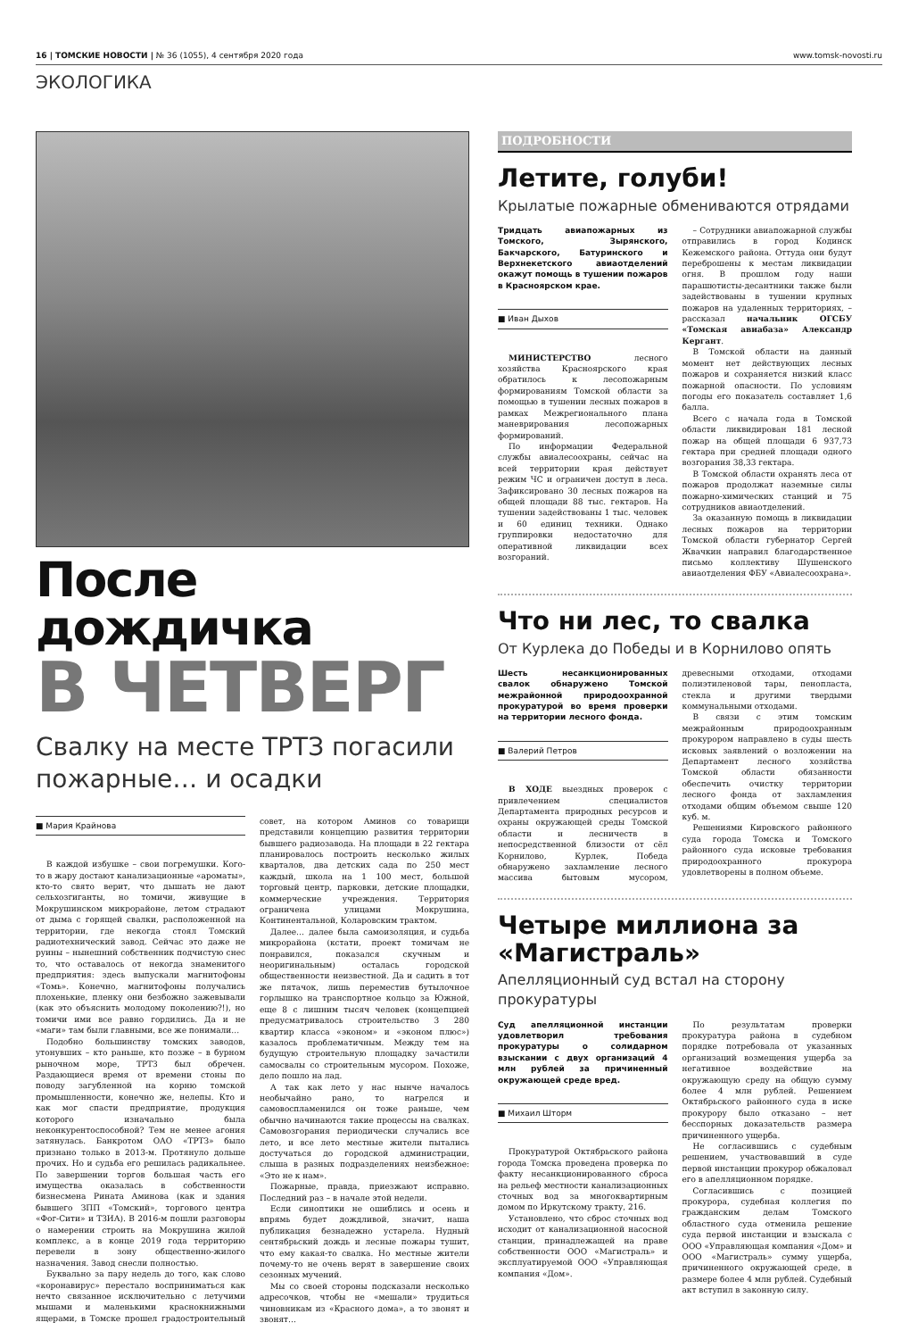16 | ТОМСКИЕ НОВОСТИ | № 36 (1055), 4 сентября 2020 года www.tomsk-novosti.ru
ЭКОЛОГИКА
После дождичка
В ЧЕТВЕРГ
Свалку на месте ТРТЗ погасили пожарные… и осадки
■ Мария Крайнова
В каждой избушке – свои погремушки. Кого-то в жару достают канализационные «ароматы», кто-то свято верит, что дышать не дают сельхозгиганты, но томичи, живущие в Мокрушинском микрорайоне, летом страдают от дыма с горящей свалки, расположенной на территории, где некогда стоял Томский радиотехнический завод. Сейчас это даже не руины – нынешний собственник подчистую снес то, что оставалось от некогда знаменитого предприятия: здесь выпускали магнитофоны «Томь». Конечно, магнитофоны получались плохенькие, пленку они безбожно зажевывали (как это объяснить молодому поколению?!), но томичи ими все равно гордились. Да и не «маги» там были главными, все же понимали…
Подобно большинству томских заводов, утонувших – кто раньше, кто позже – в бурном рыночном море, ТРТЗ был обречен. Раздающиеся время от времени стоны по поводу загубленной на корню томской промышленности, конечно же, нелепы. Кто и как мог спасти предприятие, продукция которого изначально была неконкурентоспособной? Тем не менее агония затянулась. Банкротом ОАО «ТРТЗ» было признано только в 2013-м. Протянуло дольше прочих. Но и судьба его решилась радикальнее. По завершении торгов большая часть его имущества оказалась в собственности бизнесмена Рината Аминова (как и здания бывшего ЗПП «Томский», торгового центра «Фог-Сити» и ТЗИА). В 2016-м пошли разговоры о намерении строить на Мокрушина жилой комплекс, а в конце 2019 года территорию перевели в зону общественно-жилого назначения. Завод снесли полностью.
Буквально за пару недель до того, как слово «коронавирус» перестало восприниматься как нечто связанное исключительно с летучими мышами и маленькими краснокнижными ящерами, в Томске прошел градостроительный совет, на котором Аминов со товарищи представили концепцию развития территории бывшего радиозавода. На площади в 22 гектара планировалось построить несколько жилых кварталов, два детских сада по 250 мест каждый, школа на 1 100 мест, большой торговый центр, парковки, детские площадки, коммерческие учреждения. Территория ограничена улицами Мокрушина, Континентальной, Коларовским трактом.
Далее… далее была самоизоляция, и судьба микрорайона (кстати, проект томичам не понравился, показался скучным и неоригинальным) осталась городской общественности неизвестной. Да и садить в тот же пятачок, лишь переместив бутылочное горлышко на транспортное кольцо за Южной, еще 8 с лишним тысяч человек (концепцией предусматривалось строительство 3 280 квартир класса «эконом» и «эконом плюс») казалось проблематичным. Между тем на будущую строительную площадку зачастили самосвалы со строительным мусором. Похоже, дело пошло на лад.
А так как лето у нас нынче началось необычайно рано, то нагрелся и самовоспламенился он тоже раньше, чем обычно начинаются такие процессы на свалках. Самовозгорания периодически случались все лето, и все лето местные жители пытались достучаться до городской администрации, слыша в разных подразделениях неизбежное: «Это не к нам».
Пожарные, правда, приезжают исправно. Последний раз – в начале этой недели.
Если синоптики не ошиблись и осень и впрямь будет дождливой, значит, наша публикация безнадежно устарела. Нудный сентябрьский дождь и лесные пожары тушит, что ему какая-то свалка. Но местные жители почему-то не очень верят в завершение своих сезонных мучений.
Мы со своей стороны подсказали несколько адресочков, чтобы не «мешали» трудиться чиновникам из «Красного дома», а то звонят и звонят…
ПОДРОБНОСТИ
Летите, голуби!
Крылатые пожарные обмениваются отрядами
Тридцать авиапожарных из Томского, Зырянского, Бакчарского, Батуринского и Верхнекетского авиаотделений окажут помощь в тушении пожаров в Красноярском крае.
■ Иван Дыхов
МИНИСТЕРСТВО лесного хозяйства Красноярского края обратилось к лесопожарным формированиям Томской области за помощью в тушении лесных пожаров в рамках Межрегионального плана маневрирования лесопожарных формирований.
По информации Федеральной службы авиалесоохраны, сейчас на всей территории края действует режим ЧС и ограничен доступ в леса. Зафиксировано 30 лесных пожаров на общей площади 88 тыс. гектаров. На тушении задействованы 1 тыс. человек и 60 единиц техники. Однако группировки недостаточно для оперативной ликвидации всех возгораний.
– Сотрудники авиапожарной службы отправились в город Кодинск Кежемского района. Оттуда они будут переброшены к местам ликвидации огня. В прошлом году наши парашютисты-десантники также были задействованы в тушении крупных пожаров на удаленных территориях, – рассказал начальник ОГСБУ «Томская авиабаза» Александр Кергант.
В Томской области на данный момент нет действующих лесных пожаров и сохраняется низкий класс пожарной опасности. По условиям погоды его показатель составляет 1,6 балла.
Всего с начала года в Томской области ликвидирован 181 лесной пожар на общей площади 6 937,73 гектара при средней площади одного возгорания 38,33 гектара.
В Томской области охранять леса от пожаров продолжат наземные силы пожарно-химических станций и 75 сотрудников авиаотделений.
За оказанную помощь в ликвидации лесных пожаров на территории Томской области губернатор Сергей Жвачкин направил благодарственное письмо коллективу Шушенского авиаотделения ФБУ «Авиалесоохрана».
Что ни лес, то свалка
От Курлека до Победы и в Корнилово опять
Шесть несанкционированных свалок обнаружено Томской межрайонной природоохранной прокуратурой во время проверки на территории лесного фонда.
■ Валерий Петров
В ХОДЕ выездных проверок с привлечением специалистов Департамента природных ресурсов и охраны окружающей среды Томской области и лесничеств в непосредственной близости от сёл Корнилово, Курлек, Победа обнаружено захламление лесного массива бытовым мусором, древесными отходами, отходами полиэтиленовой тары, пенопласта, стекла и другими твердыми коммунальными отходами.
В связи с этим томским межрайонным природоохранным прокурором направлено в суды шесть исковых заявлений о возложении на Департамент лесного хозяйства Томской области обязанности обеспечить очистку территории лесного фонда от захламления отходами общим объемом свыше 120 куб. м.
Решениями Кировского районного суда города Томска и Томского районного суда исковые требования природоохранного прокурора удовлетворены в полном объеме.
Четыре миллиона за «Магистраль»
Апелляционный суд встал на сторону прокуратуры
Суд апелляционной инстанции удовлетворил требования прокуратуры о солидарном взыскании с двух организаций 4 млн рублей за причиненный окружающей среде вред.
■ Михаил Шторм
Прокуратурой Октябрьского района города Томска проведена проверка по факту несанкционированного сброса на рельеф местности канализационных сточных вод за многоквартирным домом по Иркутскому тракту, 216.
Установлено, что сброс сточных вод исходит от канализационной насосной станции, принадлежащей на праве собственности ООО «Магистраль» и эксплуатируемой ООО «Управляющая компания «Дом».
По результатам проверки прокуратура района в судебном порядке потребовала от указанных организаций возмещения ущерба за негативное воздействие на окружающую среду на общую сумму более 4 млн рублей. Решением Октябрьского районного суда в иске прокурору было отказано – нет бесспорных доказательств размера причиненного ущерба.
Не согласившись с судебным решением, участвовавший в суде первой инстанции прокурор обжаловал его в апелляционном порядке.
Согласившись с позицией прокурора, судебная коллегия по гражданским делам Томского областного суда отменила решение суда первой инстанции и взыскала с ООО «Управляющая компания «Дом» и ООО «Магистраль» сумму ущерба, причиненного окружающей среде, в размере более 4 млн рублей. Судебный акт вступил в законную силу.